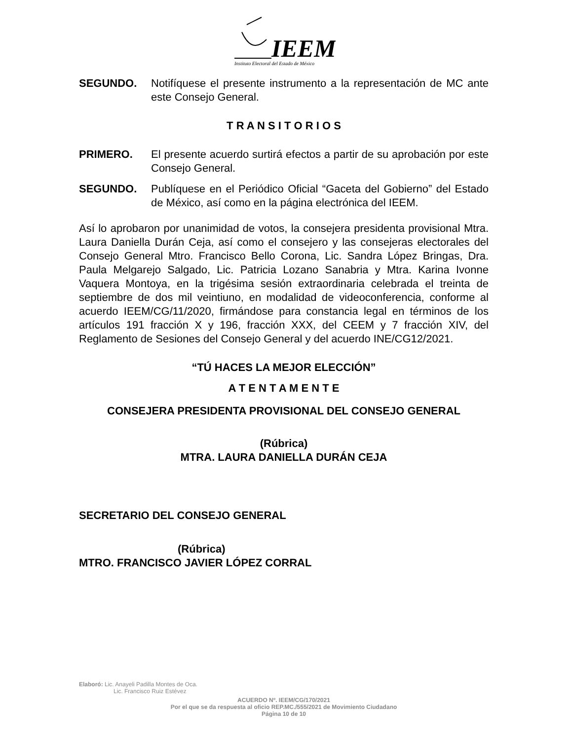IEEM
Instituto Electoral del Estado de México
SEGUNDO. Notifíquese el presente instrumento a la representación de MC ante este Consejo General.
T R A N S I T O R I O S
PRIMERO. El presente acuerdo surtirá efectos a partir de su aprobación por este Consejo General.
SEGUNDO. Publíquese en el Periódico Oficial “Gaceta del Gobierno” del Estado de México, así como en la página electrónica del IEEM.
Así lo aprobaron por unanimidad de votos, la consejera presidenta provisional Mtra. Laura Daniella Durán Ceja, así como el consejero y las consejeras electorales del Consejo General Mtro. Francisco Bello Corona, Lic. Sandra López Bringas, Dra. Paula Melgarejo Salgado, Lic. Patricia Lozano Sanabria y Mtra. Karina Ivonne Vaquera Montoya, en la trigésima sesión extraordinaria celebrada el treinta de septiembre de dos mil veintiuno, en modalidad de videoconferencia, conforme al acuerdo IEEM/CG/11/2020, firmándose para constancia legal en términos de los artículos 191 fracción X y 196, fracción XXX, del CEEM y 7 fracción XIV, del Reglamento de Sesiones del Consejo General y del acuerdo INE/CG12/2021.
“TÚ HACES LA MEJOR ELECCIÓN”
A T E N T A M E N T E
CONSEJERA PRESIDENTA PROVISIONAL DEL CONSEJO GENERAL
(Rúbrica)
MTRA. LAURA DANIELLA DURÁN CEJA
SECRETARIO DEL CONSEJO GENERAL
(Rúbrica)
MTRO. FRANCISCO JAVIER LÓPEZ CORRAL
Elaboró: Lic. Anayeli Padilla Montes de Oca.
Lic. Francisco Ruiz Estévez
ACUERDO Nº. IEEM/CG/170/2021
Por el que se da respuesta al oficio REP.MC./555/2021 de Movimiento Ciudadano
Página 10 de 10